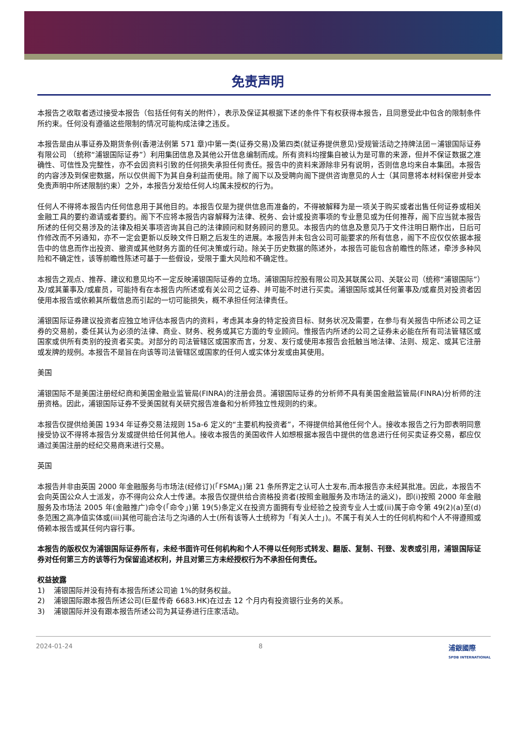免责声明
本报告之收取者透过接受本报告（包括任何有关的附件），表示及保证其根据下述的条件下有权获得本报告，且同意受此中包含的限制条件所约束。任何没有遵循这些限制的情况可能构成法律之违反。
本报告是由从事证券及期货条例(香港法例第 571 章)中第一类(证券交易)及第四类(就证券提供意见)受规管活动之持牌法团－浦银国际证券有限公司 （统称“浦银国际证券”）利用集团信息及其他公开信息编制而成。所有资料均搜集自被认为是可靠的来源，但并不保证数据之准确性、可信性及完整性，亦不会因资料引致的任何损失承担任何责任。报告中的资料来源除非另有说明，否则信息均来自本集团。本报告的内容涉及到保密数据，所以仅供阁下为其自身利益而使用。除了阁下以及受聘向阁下提供咨询意见的人士（其同意将本材料保密并受本免责声明中所述限制约束）之外，本报告分发给任何人均属未授权的行为。
任何人不得将本报告内任何信息用于其他目的。本报告仅是为提供信息而准备的，不得被解释为是一项关于购买或者出售任何证券或相关金融工具的要约邀请或者要约。阁下不应将本报告内容解释为法律、税务、会计或投资事项的专业意见或为任何推荐，阁下应当就本报告所述的任何交易涉及的法律及相关事项咨询其自己的法律顾问和财务顾问的意见。本报告内的信息及意见乃于文件注明日期作出，日后可作修改而不另通知，亦不一定会更新以反映文件日期之后发生的进展。本报告并未包含公司可能要求的所有信息，阁下不应仅仅依据本报告中的信息而作出投资、撤资或其他财务方面的任何决策或行动。除关于历史数据的陈述外，本报告可能包含前瞻性的陈述，牵涉多种风险和不确定性，该等前瞻性陈述可基于一些假设，受限于重大风险和不确定性。
本报告之观点、推荐、建议和意见均不一定反映浦银国际证券的立场。浦银国际控股有限公司及其联属公司、关联公司（统称“浦银国际”）及/或其董事及/或雇员，可能持有在本报告内所述或有关公司之证券、并可能不时进行买卖。浦银国际或其任何董事及/或雇员对投资者因使用本报告或依赖其所载信息而引起的一切可能损失，概不承担任何法律责任。
浦银国际证券建议投资者应独立地评估本报告内的资料，考虑其本身的特定投资目标、财务状况及需要，在参与有关报告中所述公司之证券的交易前，委任其认为必须的法律、商业、财务、税务或其它方面的专业顾问。惟报告内所述的公司之证券未必能在所有司法管辖区或国家或供所有类别的投资者买卖。对部分的司法管辖区或国家而言，分发、发行或使用本报告会抵触当地法律、法则、规定、或其它注册或发牌的规例。本报告不是旨在向该等司法管辖区或国家的任何人或实体分发或由其使用。
美国
浦银国际不是美国注册经纪商和美国金融业监管局(FINRA)的注册会员。浦银国际证券的分析师不具有美国金融监管局(FINRA)分析师的注册资格。因此，浦银国际证券不受美国就有关研究报告准备和分析师独立性规则的约束。
本报告仅提供给美国 1934 年证券交易法规则 15a-6 定义的“主要机构投资者”，不得提供给其他任何个人。接收本报告之行为即表明同意接受协议不得将本报告分发或提供给任何其他人。接收本报告的美国收件人如想根据本报告中提供的信息进行任何买卖证券交易，都应仅通过美国注册的经纪交易商来进行交易。
英国
本报告并非由英国 2000 年金融服务与市场法(经修订)(「FSMA」)第 21 条所界定之认可人士发布,而本报告亦未经其批准。因此，本报告不会向英国公众人士派发，亦不得向公众人士传递。本报告仅提供给合资格投资者(按照金融服务及市场法的涵义)，即(i)按照 2000 年金融服务及市场法 2005 年(金融推广)命令(「命令」)第 19(5)条定义在投资方面拥有专业经验之投资专业人士或(ii)属于命令第 49(2)(a)至(d)条范围之高净值实体或(iii)其他可能合法与之沟通的人士(所有该等人士统称为「有关人士」)。不属于有关人士的任何机构和个人不得遵照或倚赖本报告或其任何内容行事。
本报告的版权仅为浦银国际证券所有，未经书面许可任何机构和个人不得以任何形式转发、翻版、复制、刊登、发表或引用，浦银国际证券对任何第三方的该等行为保留追述权利，并且对第三方未经授权行为不承担任何责任。
权益披露
1) 浦银国际并没有持有本报告所述公司逾 1%的财务权益。
2) 浦银国际跟本报告所述公司(巨星传奇 6683.HK)在过去 12 个月内有投资银行业务的关系。
3) 浦银国际并没有跟本报告所述公司为其证券进行庄家活动。
2024-01-24 8 浦銀國際
SPDB INTERNATIONAL